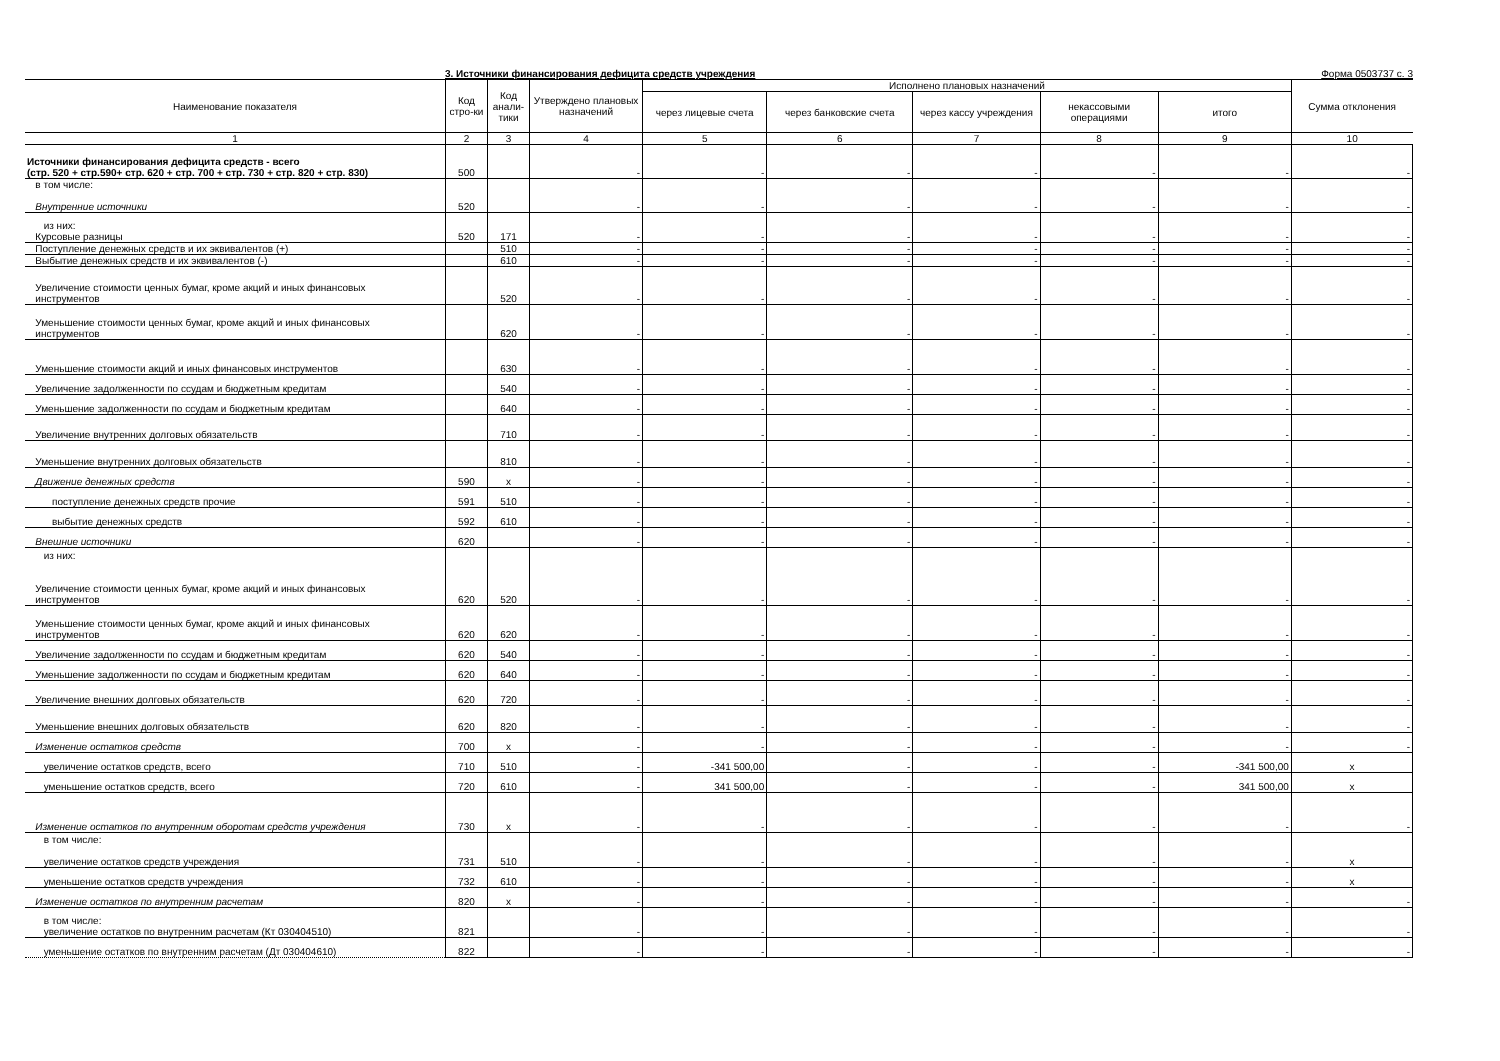3. Источники финансирования дефицита средств учреждения Форма 0503737 с. 3
| Наименование показателя | Код стро-ки | Код анали-тики | Утверждено плановых назначений | Исполнено плановых назначений | | | | | Сумма отклонения |
| --- | --- | --- | --- | --- | --- | --- | --- | --- | --- |
| | | | | через лицевые счета | через банковские счета | через кассу учреждения | некассовыми операциями | итого | |
| 1 | 2 | 3 | 4 | 5 | 6 | 7 | 8 | 9 | 10 |
| Источники финансирования дефицита средств - всего (стр. 520 + стр.590+ стр. 620 + стр. 700 + стр. 730 + стр. 820 + стр. 830) | 500 | | - | - | - | - | - | - | - |
| в том числе: Внутренние источники | 520 | | - | - | - | - | - | - | - |
| из них: Курсовые разницы | 520 | 171 | - | - | - | - | - | - | - |
| Поступление денежных средств и их эквивалентов (+) | | 510 | - | - | - | - | - | - | - |
| Выбытие денежных средств и их эквивалентов (-) | | 610 | - | - | - | - | - | - | - |
| Увеличение стоимости ценных бумаг, кроме акций и иных финансовых инструментов | | 520 | - | - | - | - | - | - | - |
| Уменьшение стоимости ценных бумаг, кроме акций и иных финансовых инструментов | | 620 | - | - | - | - | - | - | - |
| Уменьшение стоимости акций и иных финансовых инструментов | | 630 | - | - | - | - | - | - | - |
| Увеличение задолженности по ссудам и бюджетным кредитам | | 540 | - | - | - | - | - | - | - |
| Уменьшение задолженности по ссудам и бюджетным кредитам | | 640 | - | - | - | - | - | - | - |
| Увеличение внутренних долговых обязательств | | 710 | - | - | - | - | - | - | - |
| Уменьшение внутренних долговых обязательств | | 810 | - | - | - | - | - | - | - |
| Движение денежных средств | 590 | x | - | - | - | - | - | - | - |
| поступление денежных средств прочие | 591 | 510 | - | - | - | - | - | - | - |
| выбытие денежных средств | 592 | 610 | - | - | - | - | - | - | - |
| Внешние источники | 620 | | - | - | - | - | - | - | - |
| из них: Увеличение стоимости ценных бумаг, кроме акций и иных финансовых инструментов | 620 | 520 | - | - | - | - | - | - | - |
| Уменьшение стоимости ценных бумаг, кроме акций и иных финансовых инструментов | 620 | 620 | - | - | - | - | - | - | - |
| Увеличение задолженности по ссудам и бюджетным кредитам | 620 | 540 | - | - | - | - | - | - | - |
| Уменьшение задолженности по ссудам и бюджетным кредитам | 620 | 640 | - | - | - | - | - | - | - |
| Увеличение внешних долговых обязательств | 620 | 720 | - | - | - | - | - | - | - |
| Уменьшение внешних долговых обязательств | 620 | 820 | - | - | - | - | - | - | - |
| Изменение остатков средств | 700 | x | - | - | - | - | - | - | - |
| увеличение остатков средств, всего | 710 | 510 | - | -341 500,00 | - | - | - | -341 500,00 | x |
| уменьшение остатков средств, всего | 720 | 610 | - | 341 500,00 | - | - | - | 341 500,00 | x |
| Изменение остатков по внутренним оборотам средств учреждения | 730 | x | - | - | - | - | - | - | - |
| в том числе: увеличение остатков средств учреждения | 731 | 510 | - | - | - | - | - | - | x |
| уменьшение остатков средств учреждения | 732 | 610 | - | - | - | - | - | - | x |
| Изменение остатков по внутренним расчетам | 820 | x | - | - | - | - | - | - | - |
| в том числе: увеличение остатков по внутренним расчетам (Кт 030404510) | 821 | | - | - | - | - | - | - | - |
| уменьшение остатков по внутренним расчетам (Дт 030404610) | 822 | | - | - | - | - | - | - | - |